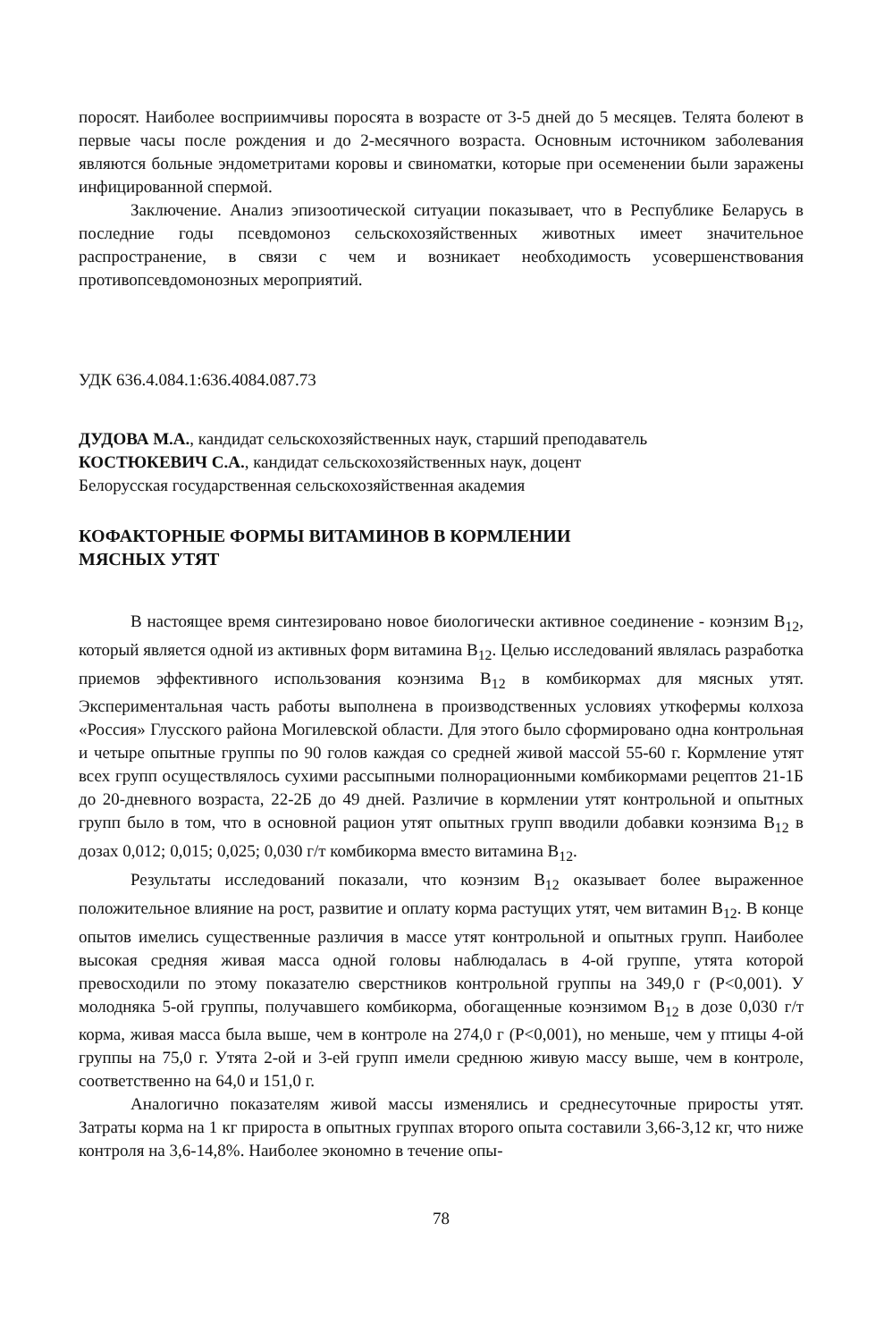поросят. Наиболее восприимчивы поросята в возрасте от 3-5 дней до 5 месяцев. Телята болеют в первые часы после рождения и до 2-месячного возраста. Основным источником заболевания являются больные эндометритами коровы и свиноматки, которые при осеменении были заражены инфицированной спермой.
Заключение. Анализ эпизоотической ситуации показывает, что в Республике Беларусь в последние годы псевдомоноз сельскохозяйственных животных имеет значительное распространение, в связи с чем и возникает необходимость усовершенствования противопсевдомонозных мероприятий.
УДК 636.4.084.1:636.4084.087.73
ДУДОВА М.А., кандидат сельскохозяйственных наук, старший преподаватель
КОСТЮКЕВИЧ С.А., кандидат сельскохозяйственных наук, доцент
Белорусская государственная сельскохозяйственная академия
КОФАКТОРНЫЕ ФОРМЫ ВИТАМИНОВ В КОРМЛЕНИИ
МЯСНЫХ УТЯТ
В настоящее время синтезировано новое биологически активное соединение - коэнзим В<sub>12</sub>, который является одной из активных форм витамина В<sub>12</sub>. Целью исследований являлась разработка приемов эффективного использования коэнзима В<sub>12</sub> в комбикормах для мясных утят. Экспериментальная часть работы выполнена в производственных условиях уткофермы колхоза «Россия» Глусского района Могилевской области. Для этого было сформировано одна контрольная и четыре опытные группы по 90 голов каждая со средней живой массой 55-60 г. Кормление утят всех групп осуществлялось сухими рассыпными полнорационными комбикормами рецептов 21-1Б до 20-дневного возраста, 22-2Б до 49 дней. Различие в кормлении утят контрольной и опытных групп было в том, что в основной рацион утят опытных групп вводили добавки коэнзима В<sub>12</sub> в дозах 0,012; 0,015; 0,025; 0,030 г/т комбикорма вместо витамина В<sub>12</sub>.
Результаты исследований показали, что коэнзим В<sub>12</sub> оказывает более выраженное положительное влияние на рост, развитие и оплату корма растущих утят, чем витамин В<sub>12</sub>. В конце опытов имелись существенные различия в массе утят контрольной и опытных групп. Наиболее высокая средняя живая масса одной головы наблюдалась в 4-ой группе, утята которой превосходили по этому показателю сверстников контрольной группы на 349,0 г (Р<0,001). У молодняка 5-ой группы, получавшего комбикорма, обогащенные коэнзимом В<sub>12</sub> в дозе 0,030 г/т корма, живая масса была выше, чем в контроле на 274,0 г (Р<0,001), но меньше, чем у птицы 4-ой группы на 75,0 г. Утята 2-ой и 3-ей групп имели среднюю живую массу выше, чем в контроле, соответственно на 64,0 и 151,0 г.
Аналогично показателям живой массы изменялись и среднесуточные приросты утят. Затраты корма на 1 кг прироста в опытных группах второго опыта составили 3,66-3,12 кг, что ниже контроля на 3,6-14,8%. Наиболее экономно в течение опы-
78